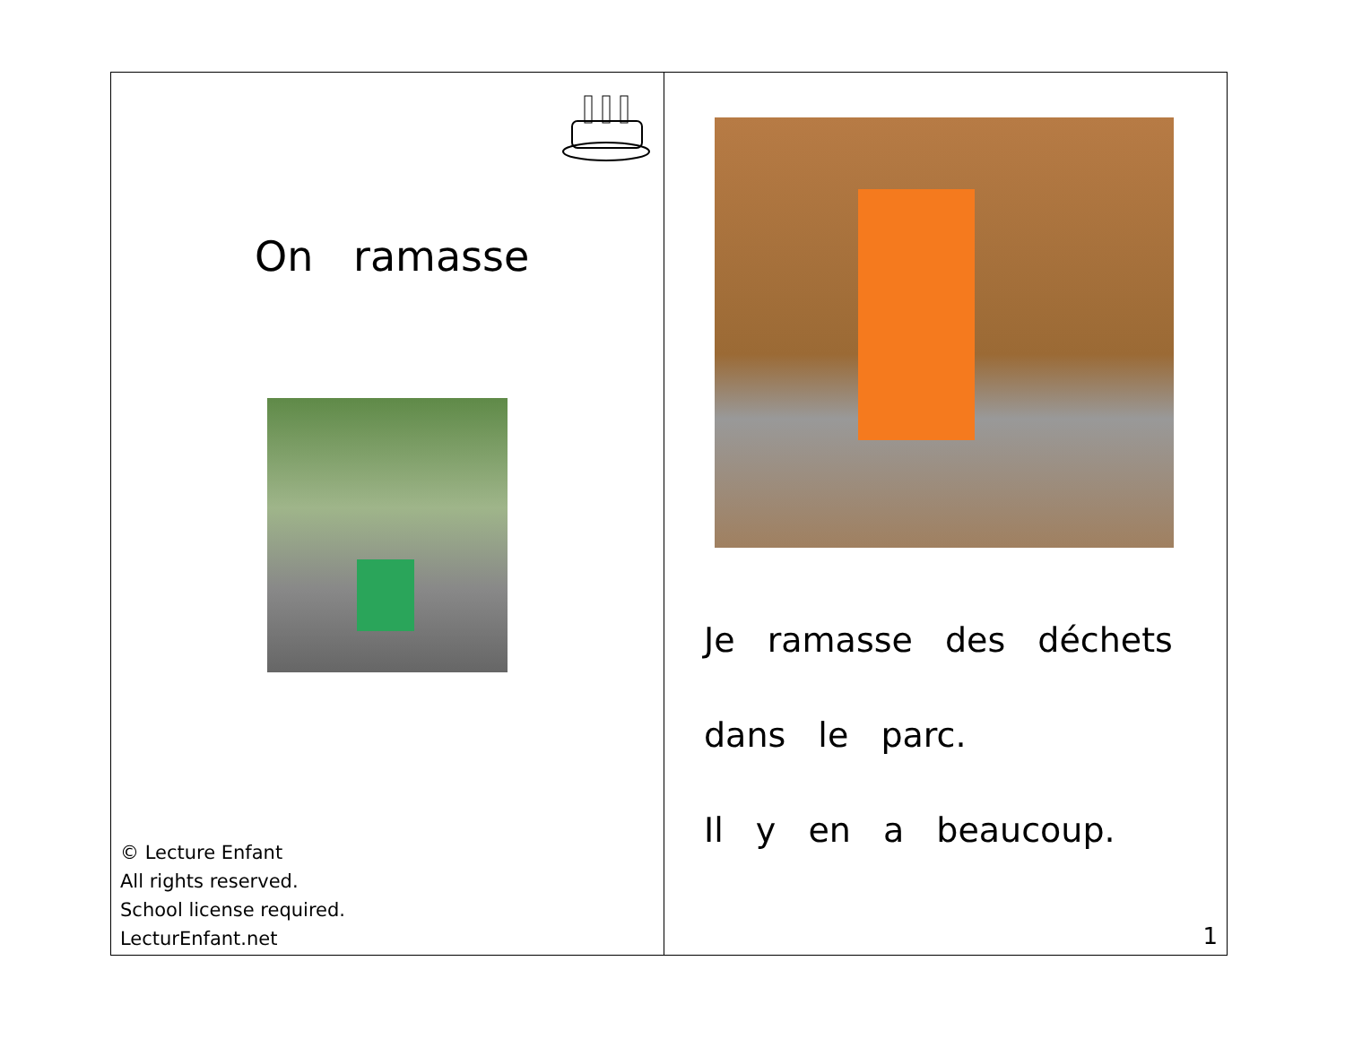On ramasse
© Lecture Enfant
All rights reserved.
School license required.
LecturEnfant.net
Je ramasse des déchets
dans le parc.
Il y en a beaucoup.
1